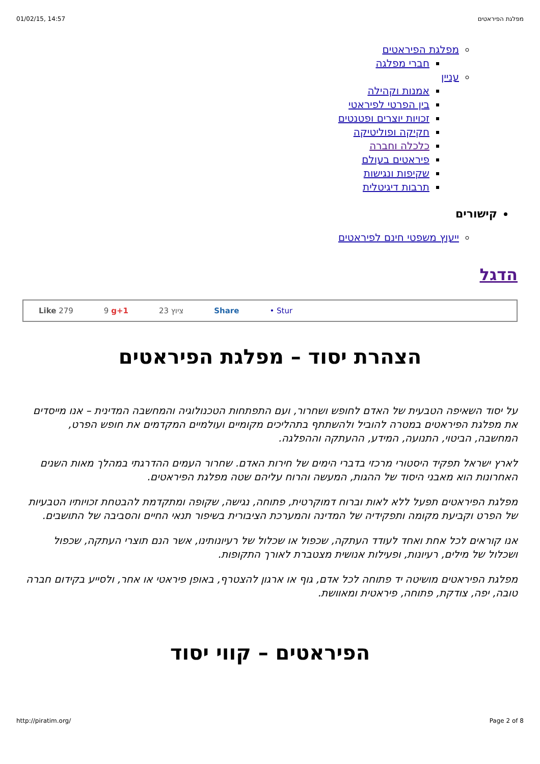01/02/15, 14:57 מפלגת הפיראטים
מפלגת הפיראטים
חברי מפלגה
עניין
אמנות וקהילה
בין הפרטי לפיראטי
זכויות יוצרים ופטנטים
חקיקה ופוליטיקה
כלכלה וחברה
פיראטים בעולם
שקיפות ונגישות
תרבות דיגיטלית
קישורים
ייעוץ משפטי חינם לפיראטים
הדגל
Like 279 9 g+1 23 ציוץ Share • Stur
הצהרת יסוד – מפלגת הפיראטים
על יסוד השאיפה הטבעית של האדם לחופש ושחרור, ועם התפתחות הטכנולוגיה והמחשבה המדינית – אנו מייסדים את מפלגת הפיראטים במטרה להוביל ולהשתתף בתהליכים מקומיים ועולמיים המקדמים את חופש הפרט, המחשבה, הביטוי, התנועה, המידע, ההעתקה וההפלגה.
לארץ ישראל תפקיד היסטורי מרכזי בדברי הימים של חירות האדם. שחרור העמים ההדרגתי במהלך מאות השנים האחרונות הוא מאבני היסוד של ההגות, המעשה והרוח עליהם שטה מפלגת הפיראטים.
מפלגת הפיראטים תפעל ללא לאות וברוח דמוקרטית, פתוחה, נגישה, שקופה ומתקדמת להבטחת זכויותיו הטבעיות של הפרט וקביעת מקומה ותפקידיה של המדינה והמערכת הציבורית בשיפור תנאי החיים והסביבה של התושבים.
אנו קוראים לכל אחת ואחד לעודד העתקה, שכפול או שכלול של רעיונותינו, אשר הנם תוצרי העתקה, שכפול ושכלול של מילים, רעיונות, ופעילות אנושית מצטברת לאורך התקופות.
מפלגת הפיראטים מושיטה יד פתוחה לכל אדם, גוף או ארגון להצטרף, באופן פיראטי או אחר, ולסייע בקידום חברה טובה, יפה, צודקת, פתוחה, פיראטית ומאוושת.
הפיראטים – קווי יסוד
http://piratim.org/ Page 2 of 8